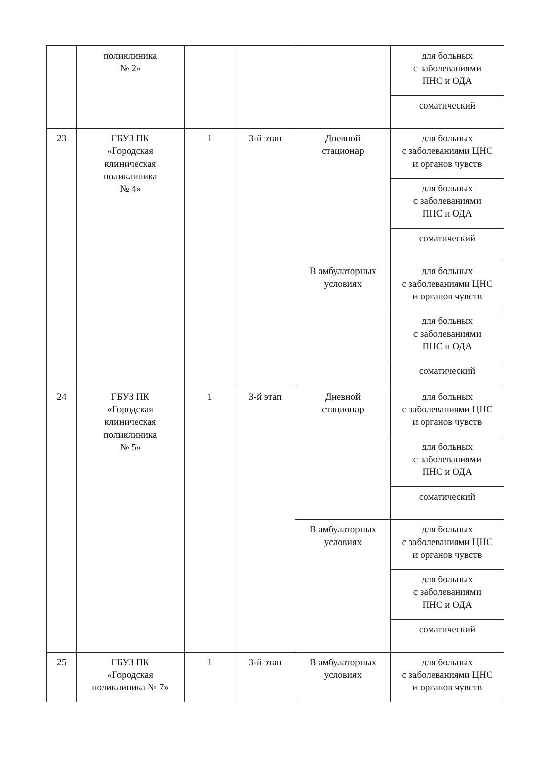| | поликлиника № 2» | | | | для больных с заболеваниями ПНС и ОДА |
| | | | | | соматический |
| 23 | ГБУЗ ПК «Городская клиническая поликлиника № 4» | 1 | 3-й этап | Дневной стационар | для больных с заболеваниями ЦНС и органов чувств |
| | | | | | для больных с заболеваниями ПНС и ОДА |
| | | | | | соматический |
| | | | | В амбулаторных условиях | для больных с заболеваниями ЦНС и органов чувств |
| | | | | | для больных с заболеваниями ПНС и ОДА |
| | | | | | соматический |
| 24 | ГБУЗ ПК «Городская клиническая поликлиника № 5» | 1 | 3-й этап | Дневной стационар | для больных с заболеваниями ЦНС и органов чувств |
| | | | | | для больных с заболеваниями ПНС и ОДА |
| | | | | | соматический |
| | | | | В амбулаторных условиях | для больных с заболеваниями ЦНС и органов чувств |
| | | | | | для больных с заболеваниями ПНС и ОДА |
| | | | | | соматический |
| 25 | ГБУЗ ПК «Городская поликлиника № 7» | 1 | 3-й этап | В амбулаторных условиях | для больных с заболеваниями ЦНС и органов чувств |